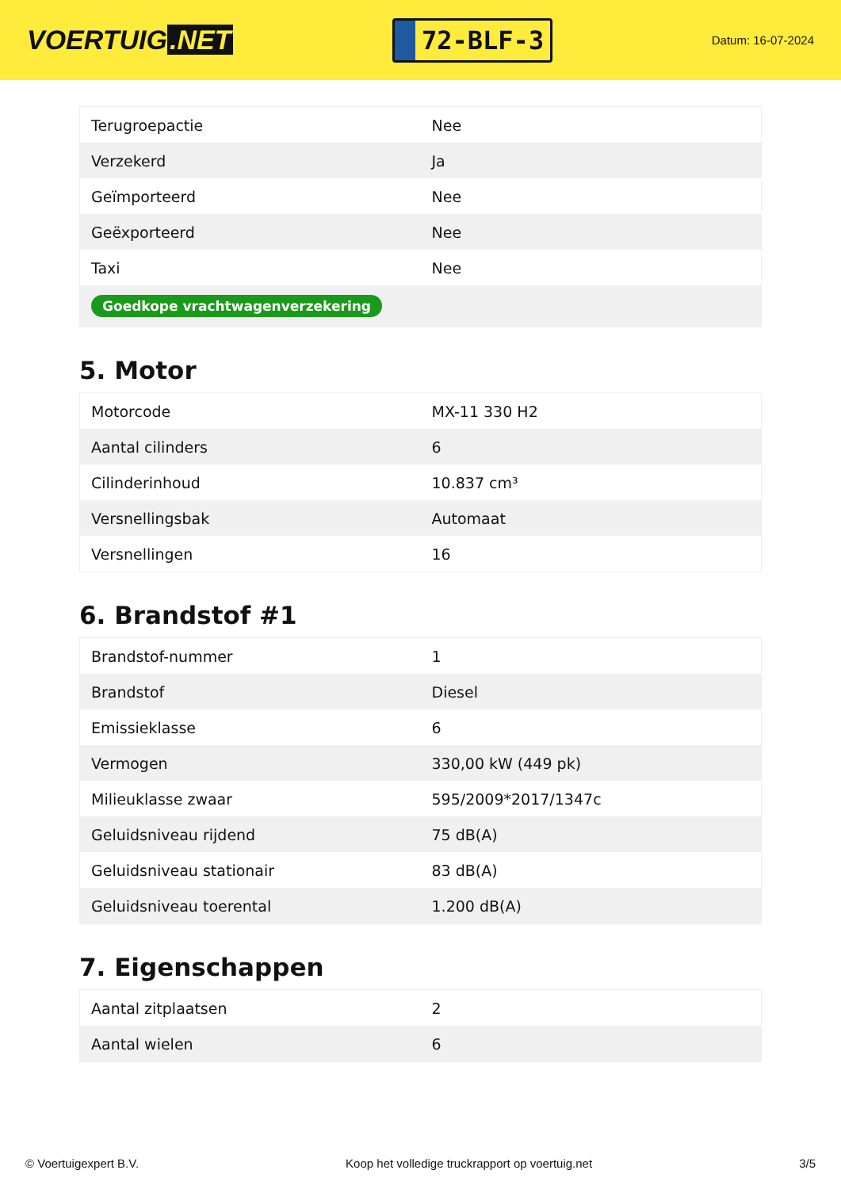VOERTUIG.NET
72-BLF-3
Datum: 16-07-2024
| Terugroepactie | Nee |
| Verzekerd | Ja |
| Geïmporteerd | Nee |
| Geëxporteerd | Nee |
| Taxi | Nee |
| Goedkope vrachtwagenverzekering | |
5. Motor
| Motorcode | MX-11 330 H2 |
| Aantal cilinders | 6 |
| Cilinderinhoud | 10.837 cm³ |
| Versnellingsbak | Automaat |
| Versnellingen | 16 |
6. Brandstof #1
| Brandstof-nummer | 1 |
| Brandstof | Diesel |
| Emissieklasse | 6 |
| Vermogen | 330,00 kW (449 pk) |
| Milieuklasse zwaar | 595/2009*2017/1347c |
| Geluidsniveau rijdend | 75 dB(A) |
| Geluidsniveau stationair | 83 dB(A) |
| Geluidsniveau toerental | 1.200 dB(A) |
7. Eigenschappen
| Aantal zitplaatsen | 2 |
| Aantal wielen | 6 |
© Voertuigexpert B.V. Koop het volledige truckrapport op voertuig.net 3/5